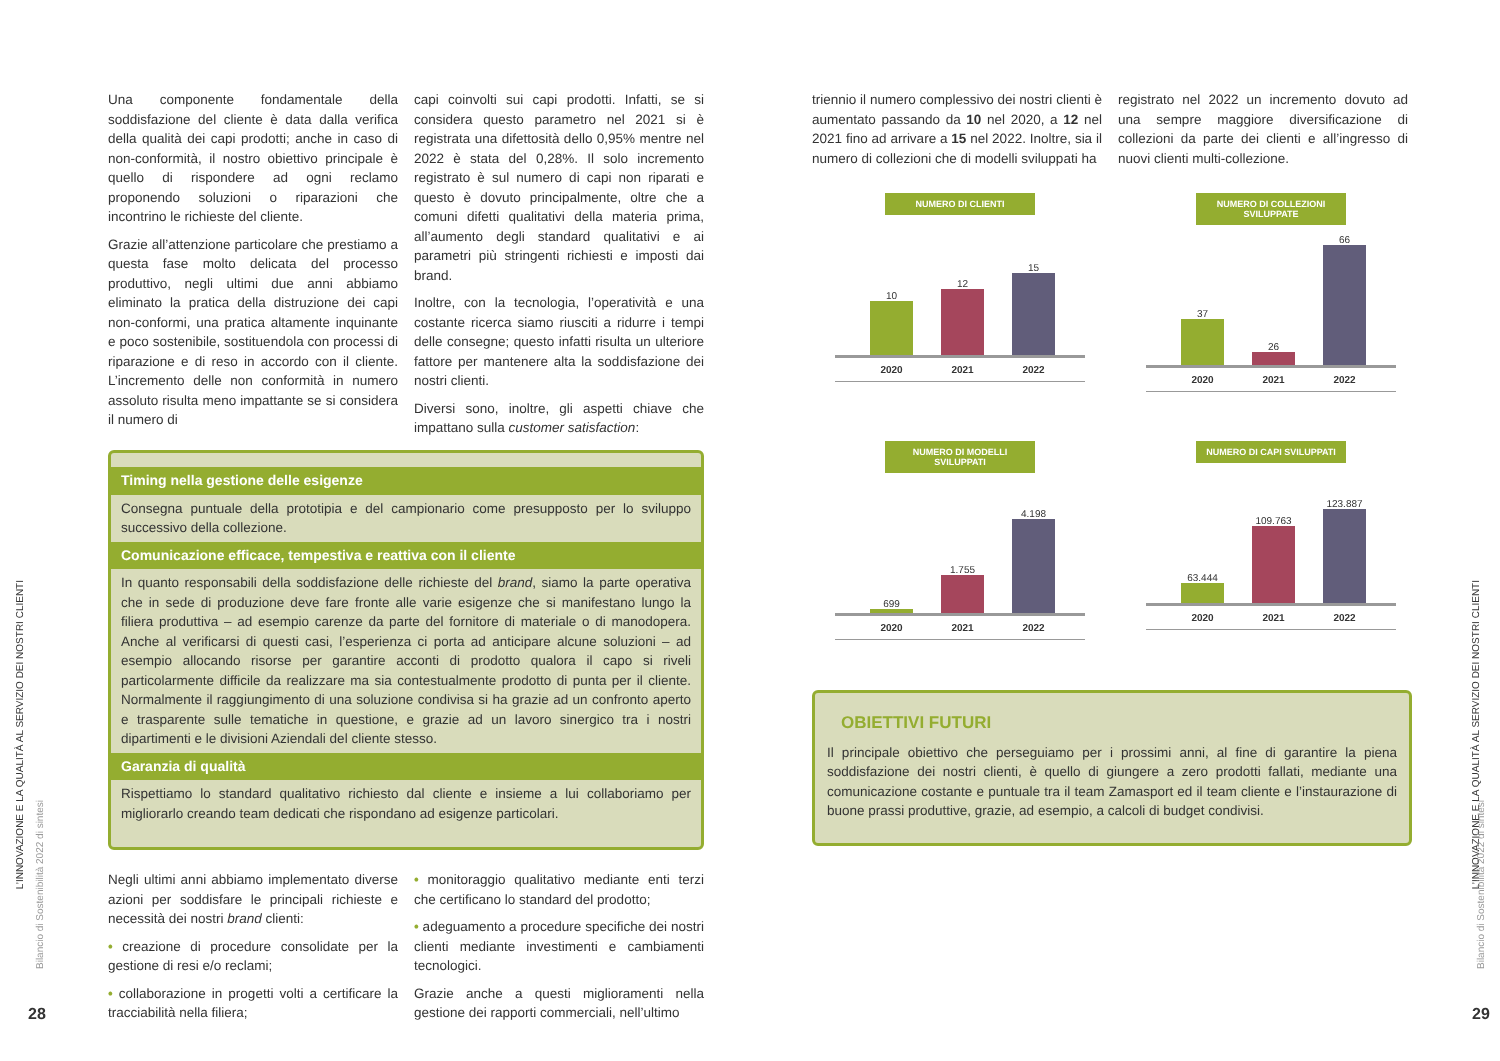Una componente fondamentale della soddisfazione del cliente è data dalla verifica della qualità dei capi prodotti; anche in caso di non-conformità, il nostro obiettivo principale è quello di rispondere ad ogni reclamo proponendo soluzioni o riparazioni che incontrino le richieste del cliente.
Grazie all’attenzione particolare che prestiamo a questa fase molto delicata del processo produttivo, negli ultimi due anni abbiamo eliminato la pratica della distruzione dei capi non-conformi, una pratica altamente inquinante e poco sostenibile, sostituendola con processi di riparazione e di reso in accordo con il cliente. L’incremento delle non conformità in numero assoluto risulta meno impattante se si considera il numero di
capi coinvolti sui capi prodotti. Infatti, se si considera questo parametro nel 2021 si è registrata una difettosità dello 0,95% mentre nel 2022 è stata del 0,28%. Il solo incremento registrato è sul numero di capi non riparati e questo è dovuto principalmente, oltre che a comuni difetti qualitativi della materia prima, all’aumento degli standard qualitativi e ai parametri più stringenti richiesti e imposti dai brand.
Inoltre, con la tecnologia, l’operatività e una costante ricerca siamo riusciti a ridurre i tempi delle consegne; questo infatti risulta un ulteriore fattore per mantenere alta la soddisfazione dei nostri clienti.
Diversi sono, inoltre, gli aspetti chiave che impattano sulla customer satisfaction:
Timing nella gestione delle esigenze
Consegna puntuale della prototipia e del campionario come presupposto per lo sviluppo successivo della collezione.
Comunicazione efficace, tempestiva e reattiva con il cliente
In quanto responsabili della soddisfazione delle richieste del brand, siamo la parte operativa che in sede di produzione deve fare fronte alle varie esigenze che si manifestano lungo la filiera produttiva – ad esempio carenze da parte del fornitore di materiale o di manodopera. Anche al verificarsi di questi casi, l’esperienza ci porta ad anticipare alcune soluzioni – ad esempio allocando risorse per garantire acconti di prodotto qualora il capo si riveli particolarmente difficile da realizzare ma sia contestualmente prodotto di punta per il cliente. Normalmente il raggiungimento di una soluzione condivisa si ha grazie ad un confronto aperto e trasparente sulle tematiche in questione, e grazie ad un lavoro sinergico tra i nostri dipartimenti e le divisioni Aziendali del cliente stesso.
Garanzia di qualità
Rispettiamo lo standard qualitativo richiesto dal cliente e insieme a lui collaboriamo per migliorarlo creando team dedicati che rispondano ad esigenze particolari.
Negli ultimi anni abbiamo implementato diverse azioni per soddisfare le principali richieste e necessità dei nostri brand clienti:
• creazione di procedure consolidate per la gestione di resi e/o reclami;
• collaborazione in progetti volti a certificare la tracciabilità nella filiera;
• monitoraggio qualitativo mediante enti terzi che certificano lo standard del prodotto;
• adeguamento a procedure specifiche dei nostri clienti mediante investimenti e cambiamenti tecnologici.
Grazie anche a questi miglioramenti nella gestione dei rapporti commerciali, nell’ultimo
L’INNOVAZIONE E LA QUALITÀ AL SERVIZIO DEI NOSTRI CLIENTI
Bilancio di Sostenibilità 2022 di sintesi
28
triennio il numero complessivo dei nostri clienti è aumentato passando da 10 nel 2020, a 12 nel 2021 fino ad arrivare a 15 nel 2022. Inoltre, sia il numero di collezioni che di modelli sviluppati ha
registrato nel 2022 un incremento dovuto ad una sempre maggiore diversificazione di collezioni da parte dei clienti e all’ingresso di nuovi clienti multi-collezione.
NUMERO DI CLIENTI
10
12
15
2020 2021 2022
NUMERO DI COLLEZIONI SVILUPPATE
37
26
66
2020 2021 2022
NUMERO DI MODELLI SVILUPPATI
699
1.755
4.198
2020 2021 2022
NUMERO DI CAPI SVILUPPATI
63.444
109.763
123.887
2020 2021 2022
OBIETTIVI FUTURI
Il principale obiettivo che perseguiamo per i prossimi anni, al fine di garantire la piena soddisfazione dei nostri clienti, è quello di giungere a zero prodotti fallati, mediante una comunicazione costante e puntuale tra il team Zamasport ed il team cliente e l’instaurazione di buone prassi produttive, grazie, ad esempio, a calcoli di budget condivisi.
L’INNOVAZIONE E LA QUALITÀ AL SERVIZIO DEI NOSTRI CLIENTI
Bilancio di Sostenibilità 2022 di sintesi
29